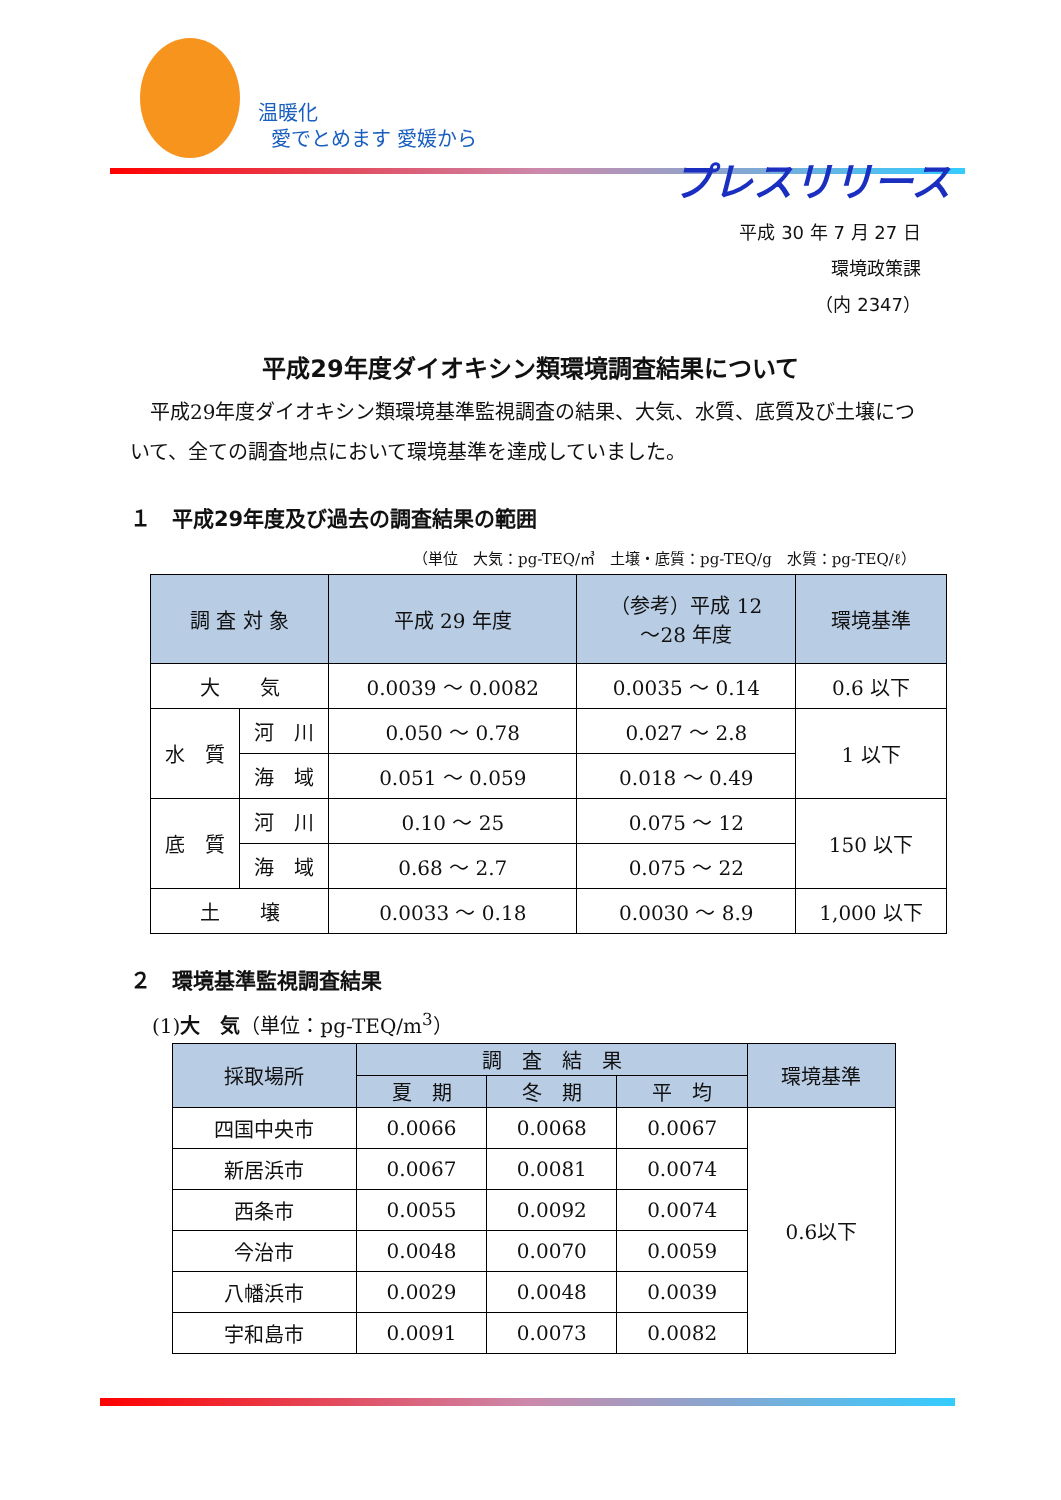温暖化
愛でとめます 愛媛から
プレスリリース
平成 30 年 7 月 27 日
環境政策課
（内 2347）
平成29年度ダイオキシン類環境調査結果について
平成29年度ダイオキシン類環境基準監視調査の結果、大気、水質、底質及び土壌について、全ての調査地点において環境基準を達成していました。
１　平成29年度及び過去の調査結果の範囲
（単位　大気：pg-TEQ/㎥　土壌・底質：pg-TEQ/g　水質：pg-TEQ/ℓ）
| 調 査 対 象 | | 平成 29 年度 | （参考）平成 12 ～28 年度 | 環境基準 |
| --- | --- | --- | --- | --- |
| 大 気 | | 0.0039 ～ 0.0082 | 0.0035 ～ 0.14 | 0.6 以下 |
| 水 質 | 河 川 | 0.050 ～ 0.78 | 0.027 ～ 2.8 | 1 以下 |
| | 海 域 | 0.051 ～ 0.059 | 0.018 ～ 0.49 | |
| 底 質 | 河 川 | 0.10 ～ 25 | 0.075 ～ 12 | 150 以下 |
| | 海 域 | 0.68 ～ 2.7 | 0.075 ～ 22 | |
| 土 壌 | | 0.0033 ～ 0.18 | 0.0030 ～ 8.9 | 1,000 以下 |
２　環境基準監視調査結果
(1)大　気（単位：pg-TEQ/m<sup>3</sup>）
| 採取場所 | 調 査 結 果 | | | 環境基準 |
| --- | --- | --- | --- | --- |
| | 夏 期 | 冬 期 | 平 均 | |
| 四国中央市 | 0.0066 | 0.0068 | 0.0067 | 0.6以下 |
| 新居浜市 | 0.0067 | 0.0081 | 0.0074 | |
| 西条市 | 0.0055 | 0.0092 | 0.0074 | |
| 今治市 | 0.0048 | 0.0070 | 0.0059 | |
| 八幡浜市 | 0.0029 | 0.0048 | 0.0039 | |
| 宇和島市 | 0.0091 | 0.0073 | 0.0082 | |